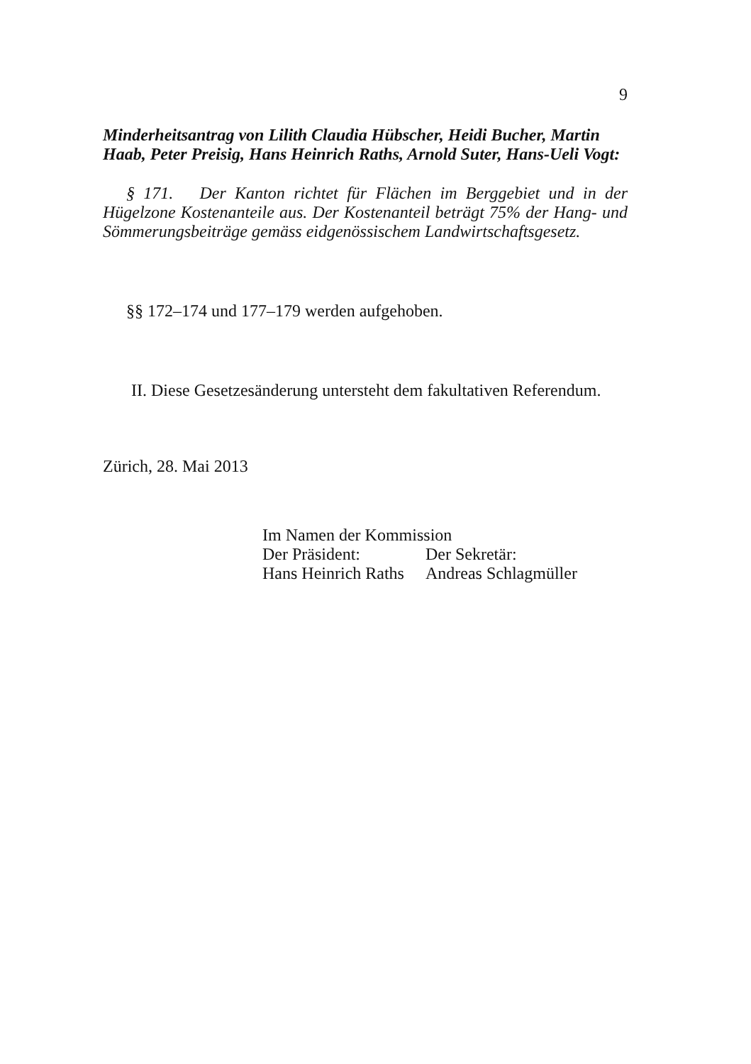9
Minderheitsantrag von Lilith Claudia Hübscher, Heidi Bucher, Martin Haab, Peter Preisig, Hans Heinrich Raths, Arnold Suter, Hans-Ueli Vogt:
§ 171. Der Kanton richtet für Flächen im Berggebiet und in der Hügelzone Kostenanteile aus. Der Kostenanteil beträgt 75% der Hang- und Sömmerungsbeiträge gemäss eidgenössischem Landwirtschafts­gesetz.
§§ 172–174 und 177–179 werden aufgehoben.
II. Diese Gesetzesänderung untersteht dem fakultativen Referen­dum.
Zürich, 28. Mai 2013
Im Namen der Kommission
| Der Präsident: | Der Sekretär: |
| Hans Heinrich Raths | Andreas Schlagmüller |